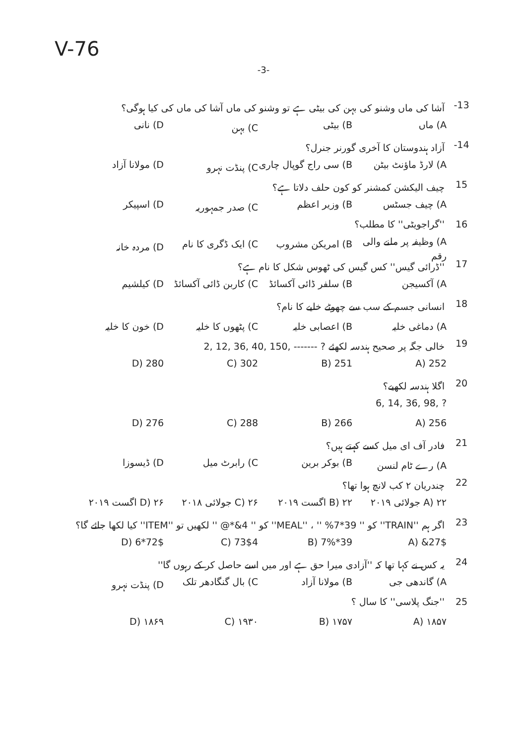V-76
-3-
-13 آشا کی ماں وشنو کی بہن کی بیٹی ہے تو وشنو کی ماں آشا کی ماں کی کیا ہوگی؟
A) ماں B) بیٹی C) بہن D) نانی
-14 آزاد ہندوستان کا آخری گورنر جنرل؟
A) لارڈ ماؤنٹ بیٹن B) سی راج گوپال چاری C) پنڈت نہرو D) مولانا آزاد
15 چیف الیکشن کمشنر کو کون حلف دلاتا ہے؟
A) چیف جسٹس B) وزیر اعظم C) صدر جمہوریہ D) اسپیکر
16 ''گراجویٹی'' کا مطلب؟
A) وظیفہ پر ملنے والی رقم B) امریکن مشروب C) ایک ڈگری کا نام D) مردہ خانہ
17 ''ڈرائی گیس'' کس گیس کی ٹھوس شکل کا نام ہے؟
A) آکسیجن B) سلفر ڈائی آکسائڈ C) کاربن ڈائی آکسائڈ D) کیلشیم
18 انسانی جسم کے سب سے چھوٹے خلیے کا نام؟
A) دماغی خلیہ B) اعصابی خلیہ C) پٹھوں کا خلیہ D) خون کا خلیہ
19 خالی جگہ پر صحیح ہندسہ لکھئے 2, 12, 36, 40, 150, ------- ?
252 (A 251 (B 302 (C 280 (D
20 اگلا ہندسہ لکھیے؟
6, 14, 36, 98, ?
256 (A 266 (B 288 (C 276 (D
21 فادر آف ای میل کسے کہتے ہیں؟
A) رے ٹام لنسن B) بوکر برین C) رابرٹ میل D) ڈیسوزا
22 چندریان ۲ کب لانچ ہوا تھا؟
A) ۲۲ جولائی ۲۰۱۹ B) ۲۲ اگست ۲۰۱۹ C) ۲۶ جولائی ۲۰۱۸ D) ۲۶ اگست ۲۰۱۹
23 اگر ہم ''TRAIN'' کو '' 39*7% '' ، ''MEAL'' کو '' 4&*@ '' لکھیں تو ''ITEM'' کیا لکھا جائے گا؟
27$& (A 39*7% (B 73$4 (C 72$*6 (D
24 یہ کس نے کہا تھا کہ ''آزادی میرا حق ہے اور میں اسے حاصل کر کے رہوں گا''
A) گاندھی جی B) مولانا آزاد C) بال گنگادھر تلک D) پنڈت نہرو
25 ''جنگ پلاسی'' کا سال ؟
۱۸۵۷ (A ۱۷۵۷ (B ۱۹۳۰ (C ۱۸۶۹ (D